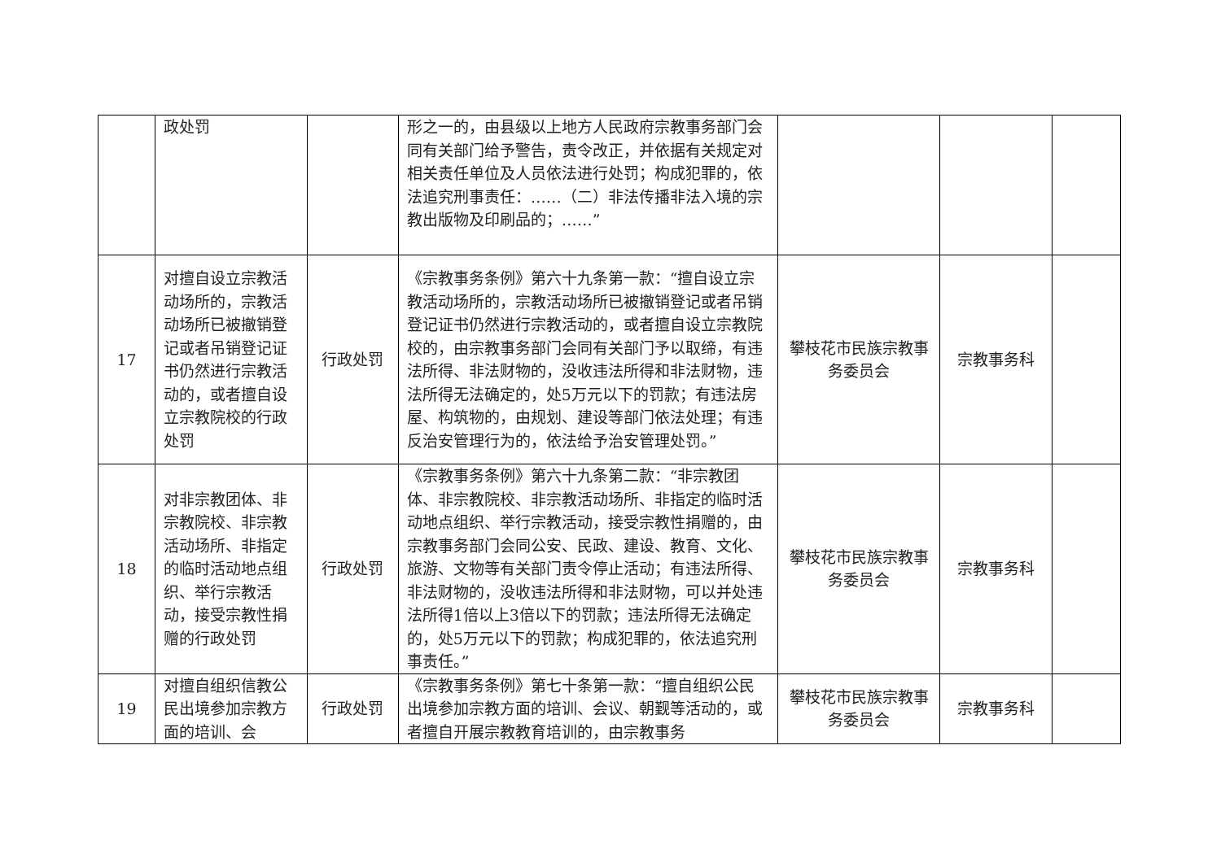| | 政处罚 | | 形之一的，由县级以上地方人民政府宗教事务部门会同有关部门给予警告，责令改正，并依据有关规定对相关责任单位及人员依法进行处罚；构成犯罪的，依法追究刑事责任：……（二）非法传播非法入境的宗教出版物及印刷品的；……” | | | |
| 17 | 对擅自设立宗教活动场所的，宗教活动场所已被撤销登记或者吊销登记证书仍然进行宗教活动的，或者擅自设立宗教院校的行政处罚 | 行政处罚 | 《宗教事务条例》第六十九条第一款：“擅自设立宗教活动场所的，宗教活动场所已被撤销登记或者吊销登记证书仍然进行宗教活动的，或者擅自设立宗教院校的，由宗教事务部门会同有关部门予以取缔，有违法所得、非法财物的，没收违法所得和非法财物，违法所得无法确定的，处5万元以下的罚款；有违法房屋、构筑物的，由规划、建设等部门依法处理；有违反治安管理行为的，依法给予治安管理处罚。” | 攀枝花市民族宗教事务委员会 | 宗教事务科 | |
| 18 | 对非宗教团体、非宗教院校、非宗教活动场所、非指定的临时活动地点组织、举行宗教活动，接受宗教性捐赠的行政处罚 | 行政处罚 | 《宗教事务条例》第六十九条第二款：“非宗教团体、非宗教院校、非宗教活动场所、非指定的临时活动地点组织、举行宗教活动，接受宗教性捐赠的，由宗教事务部门会同公安、民政、建设、教育、文化、旅游、文物等有关部门责令停止活动；有违法所得、非法财物的，没收违法所得和非法财物，可以并处违法所得1倍以上3倍以下的罚款；违法所得无法确定的，处5万元以下的罚款；构成犯罪的，依法追究刑事责任。” | 攀枝花市民族宗教事务委员会 | 宗教事务科 | |
| 19 | 对擅自组织信教公民出境参加宗教方面的培训、会 | 行政处罚 | 《宗教事务条例》第七十条第一款：“擅自组织公民出境参加宗教方面的培训、会议、朝觐等活动的，或者擅自开展宗教教育培训的，由宗教事务 | 攀枝花市民族宗教事务委员会 | 宗教事务科 | |